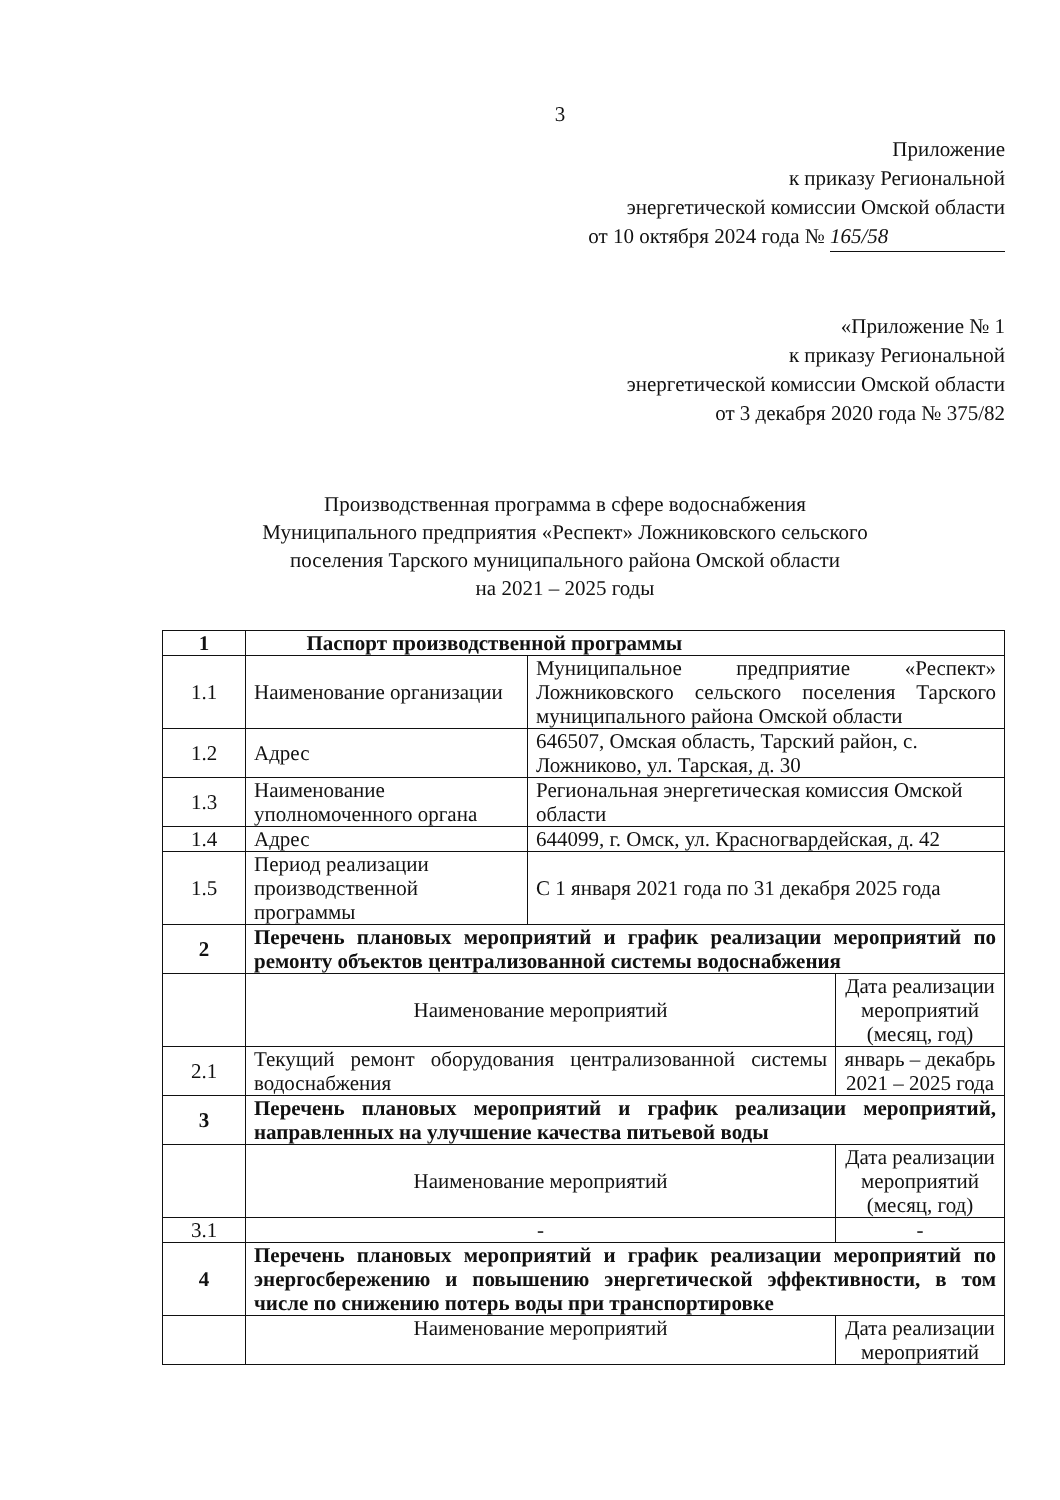3
Приложение
к приказу Региональной
энергетической комиссии Омской области
от 10 октября 2024 года № 165/58
«Приложение № 1
к приказу Региональной
энергетической комиссии Омской области
от 3 декабря 2020 года № 375/82
Производственная программа в сфере водоснабжения
Муниципального предприятия «Респект» Ложниковского сельского
поселения Тарского муниципального района Омской области
на 2021 – 2025 годы
| 1 | Паспорт производственной программы | | |
| 1.1 | Наименование организации | Муниципальное предприятие «Респект» Ложниковского сельского поселения Тарского муниципального района Омской области | |
| 1.2 | Адрес | 646507, Омская область, Тарский район, с. Ложниково, ул. Тарская, д. 30 | |
| 1.3 | Наименование уполномоченного органа | Региональная энергетическая комиссия Омской области | |
| 1.4 | Адрес | 644099, г. Омск, ул. Красногвардейская, д. 42 | |
| 1.5 | Период реализации производственной программы | С 1 января 2021 года по 31 декабря 2025 года | |
| 2 | Перечень плановых мероприятий и график реализации мероприятий по ремонту объектов централизованной системы водоснабжения | | |
| | Наименование мероприятий | | Дата реализации мероприятий (месяц, год) |
| 2.1 | Текущий ремонт оборудования централизованной системы водоснабжения | | январь – декабрь 2021 – 2025 года |
| 3 | Перечень плановых мероприятий и график реализации мероприятий, направленных на улучшение качества питьевой воды | | |
| | Наименование мероприятий | | Дата реализации мероприятий (месяц, год) |
| 3.1 | - | | - |
| 4 | Перечень плановых мероприятий и график реализации мероприятий по энергосбережению и повышению энергетической эффективности, в том числе по снижению потерь воды при транспортировке | | |
| | Наименование мероприятий | | Дата реализации мероприятий |